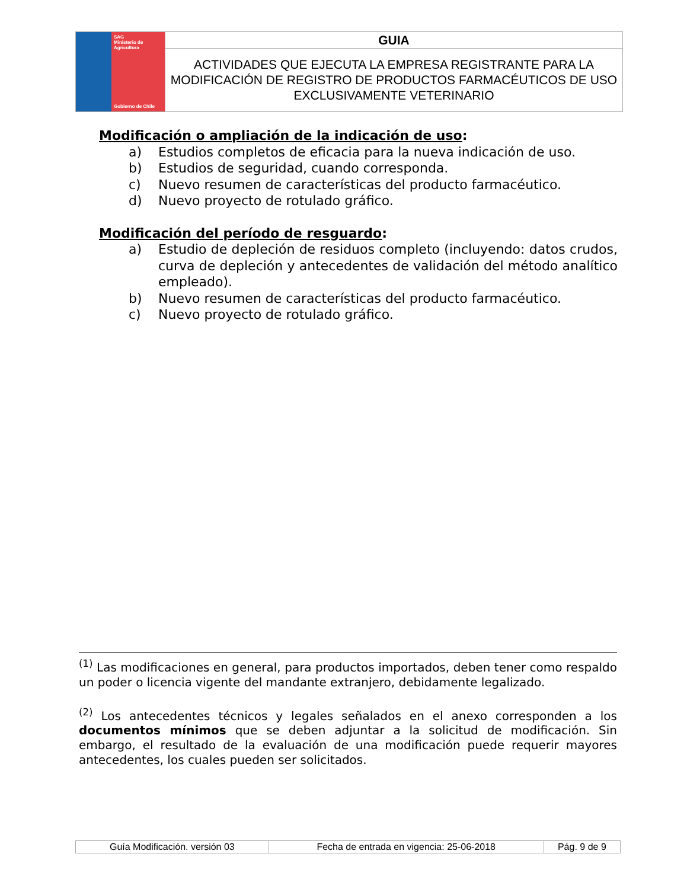| SAG Ministerio de Agricultura Gobierno de Chile | GUIA |
| | ACTIVIDADES QUE EJECUTA LA EMPRESA REGISTRANTE PARA LA MODIFICACIÓN DE REGISTRO DE PRODUCTOS FARMACÉUTICOS DE USO EXCLUSIVAMENTE VETERINARIO |
Modificación o ampliación de la indicación de uso:
a) Estudios completos de eficacia para la nueva indicación de uso.
b) Estudios de seguridad, cuando corresponda.
c) Nuevo resumen de características del producto farmacéutico.
d) Nuevo proyecto de rotulado gráfico.
Modificación del período de resguardo:
a) Estudio de depleción de residuos completo (incluyendo: datos crudos, curva de depleción y antecedentes de validación del método analítico empleado).
b) Nuevo resumen de características del producto farmacéutico.
c) Nuevo proyecto de rotulado gráfico.
<sup>(1)</sup> Las modificaciones en general, para productos importados, deben tener como respaldo un poder o licencia vigente del mandante extranjero, debidamente legalizado.
<sup>(2)</sup> Los antecedentes técnicos y legales señalados en el anexo corresponden a los documentos mínimos que se deben adjuntar a la solicitud de modificación. Sin embargo, el resultado de la evaluación de una modificación puede requerir mayores antecedentes, los cuales pueden ser solicitados.
| Guía Modificación. versión 03 | Fecha de entrada en vigencia: 25-06-2018 | Pág. 9 de 9 |